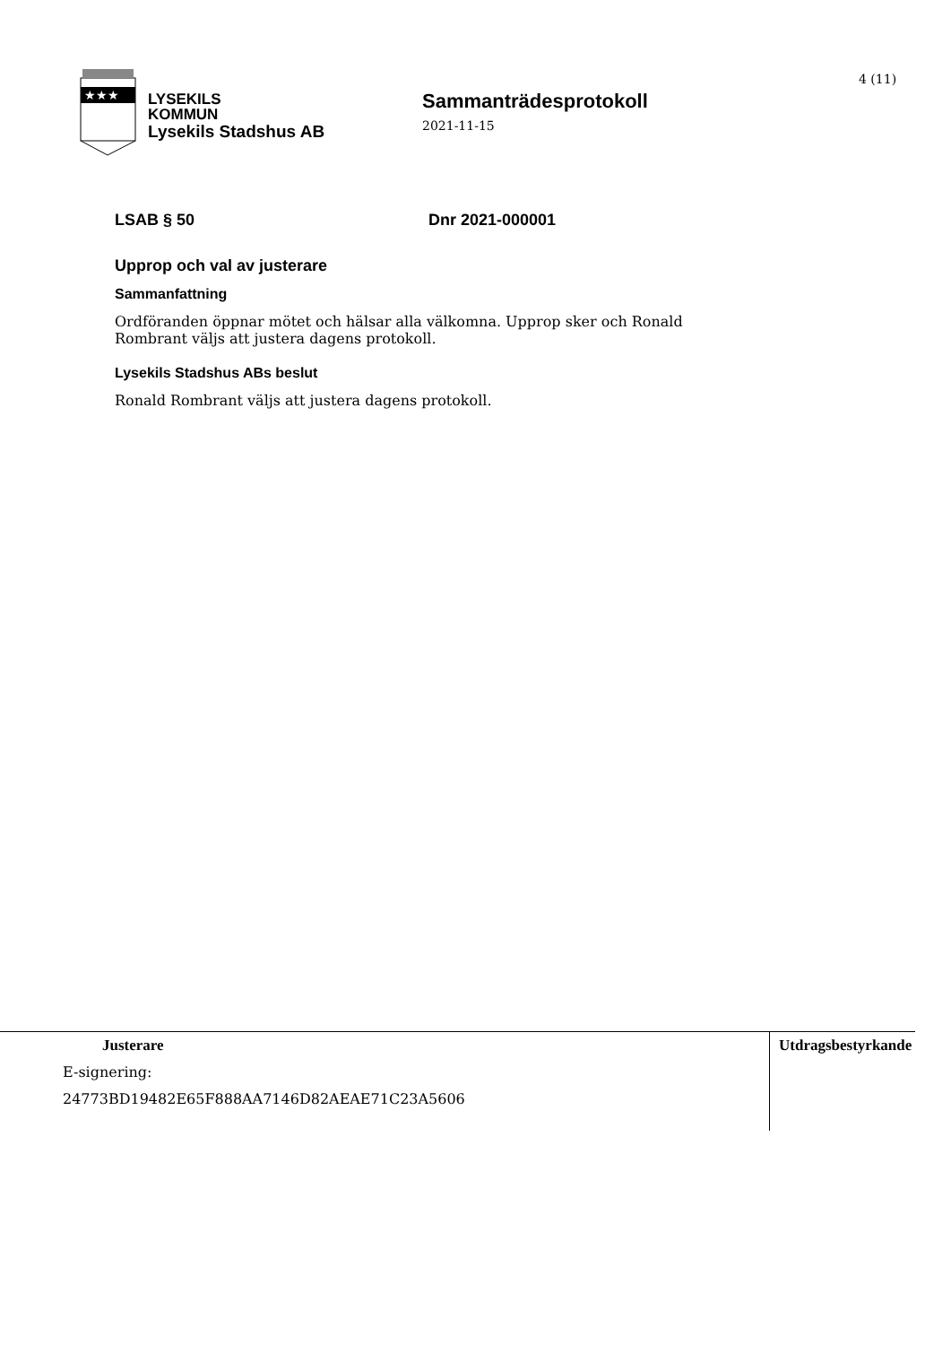★★★
LYSEKILS
KOMMUN
Lysekils Stadshus AB
Sammanträdesprotokoll
2021-11-15
4 (11)
LSAB § 50 Dnr 2021-000001
Upprop och val av justerare
Sammanfattning
Ordföranden öppnar mötet och hälsar alla välkomna. Upprop sker och Ronald Rombrant väljs att justera dagens protokoll.
Lysekils Stadshus ABs beslut
Ronald Rombrant väljs att justera dagens protokoll.
Justerare
E-signering:
24773BD19482E65F888AA7146D82AEAE71C23A5606
Utdragsbestyrkande